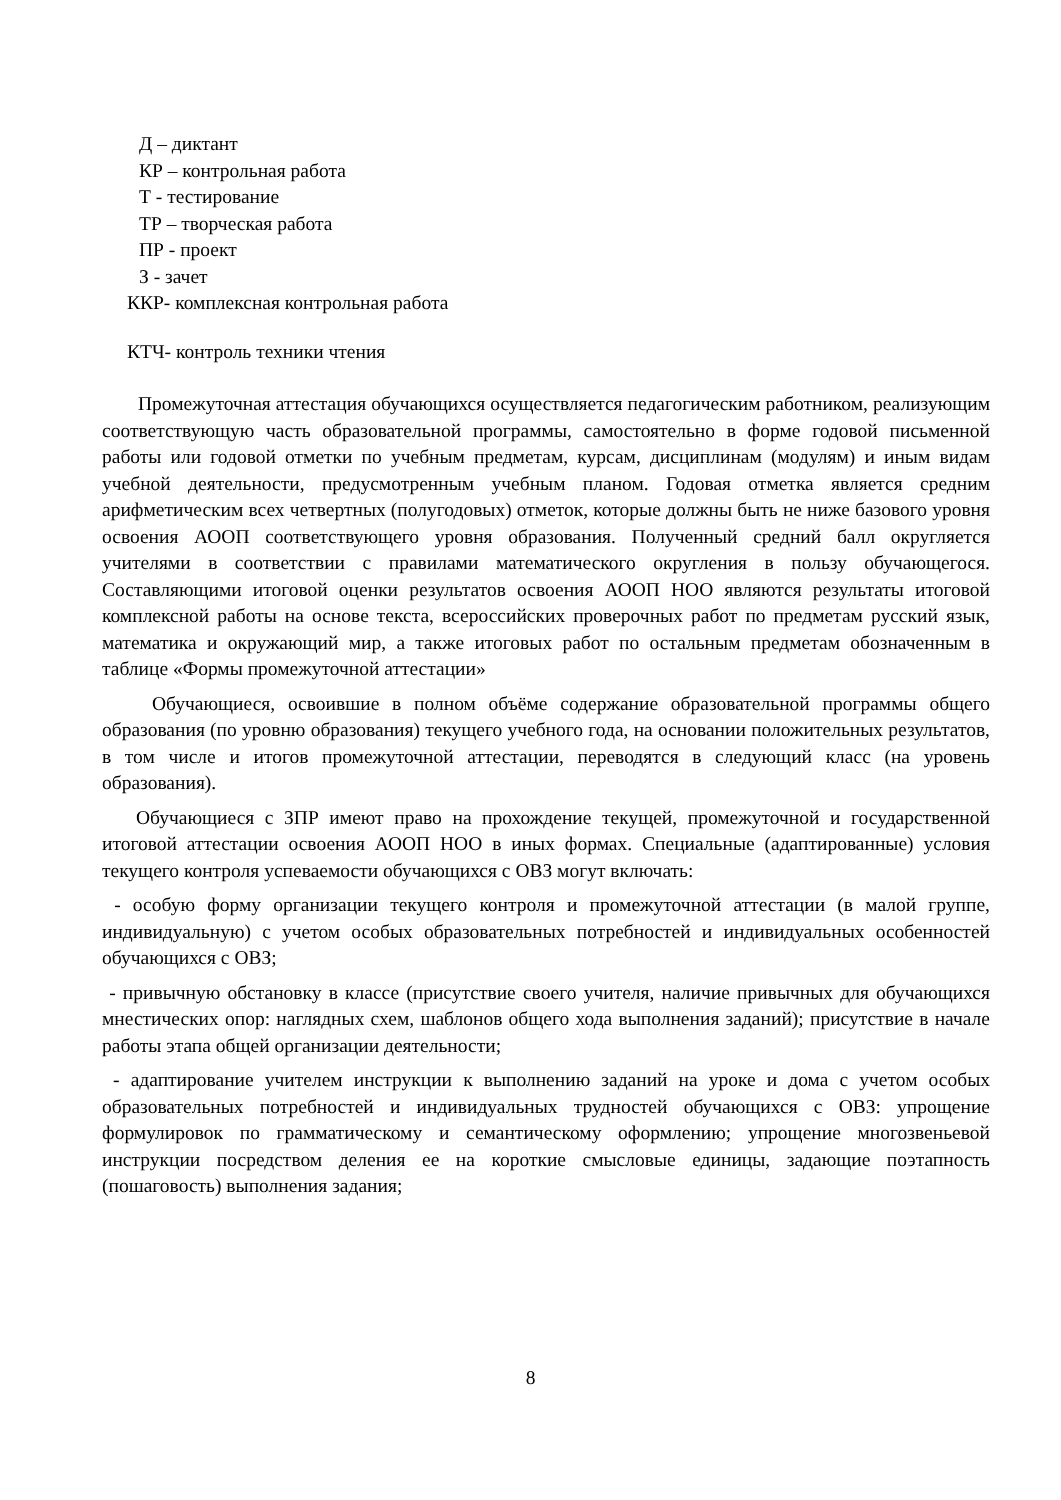Д – диктант
КР – контрольная работа
Т - тестирование
ТР – творческая работа
ПР - проект
З - зачет
ККР- комплексная контрольная работа
КТЧ- контроль техники чтения
Промежуточная аттестация обучающихся осуществляется педагогическим работником, реализующим соответствующую часть образовательной программы, самостоятельно в форме годовой письменной работы или годовой отметки по учебным предметам, курсам, дисциплинам (модулям) и иным видам учебной деятельности, предусмотренным учебным планом. Годовая отметка является средним арифметическим всех четвертных (полугодовых) отметок, которые должны быть не ниже базового уровня освоения АООП соответствующего уровня образования. Полученный средний балл округляется учителями в соответствии с правилами математического округления в пользу обучающегося. Составляющими итоговой оценки результатов освоения АООП НОО являются результаты итоговой комплексной работы на основе текста, всероссийских проверочных работ по предметам русский язык, математика и окружающий мир, а также итоговых работ по остальным предметам обозначенным в таблице «Формы промежуточной аттестации»
Обучающиеся, освоившие в полном объёме содержание образовательной программы общего образования (по уровню образования) текущего учебного года, на основании положительных результатов, в том числе и итогов промежуточной аттестации, переводятся в следующий класс (на уровень образования).
Обучающиеся с ЗПР имеют право на прохождение текущей, промежуточной и государственной итоговой аттестации освоения АООП НОО в иных формах. Специальные (адаптированные) условия текущего контроля успеваемости обучающихся с ОВЗ могут включать:
- особую форму организации текущего контроля и промежуточной аттестации (в малой группе, индивидуальную) с учетом особых образовательных потребностей и индивидуальных особенностей обучающихся с ОВЗ;
- привычную обстановку в классе (присутствие своего учителя, наличие привычных для обучающихся мнестических опор: наглядных схем, шаблонов общего хода выполнения заданий); присутствие в начале работы этапа общей организации деятельности;
- адаптирование учителем инструкции к выполнению заданий на уроке и дома с учетом особых образовательных потребностей и индивидуальных трудностей обучающихся с ОВЗ: упрощение формулировок по грамматическому и семантическому оформлению; упрощение многозвеньевой инструкции посредством деления ее на короткие смысловые единицы, задающие поэтапность (пошаговость) выполнения задания;
8